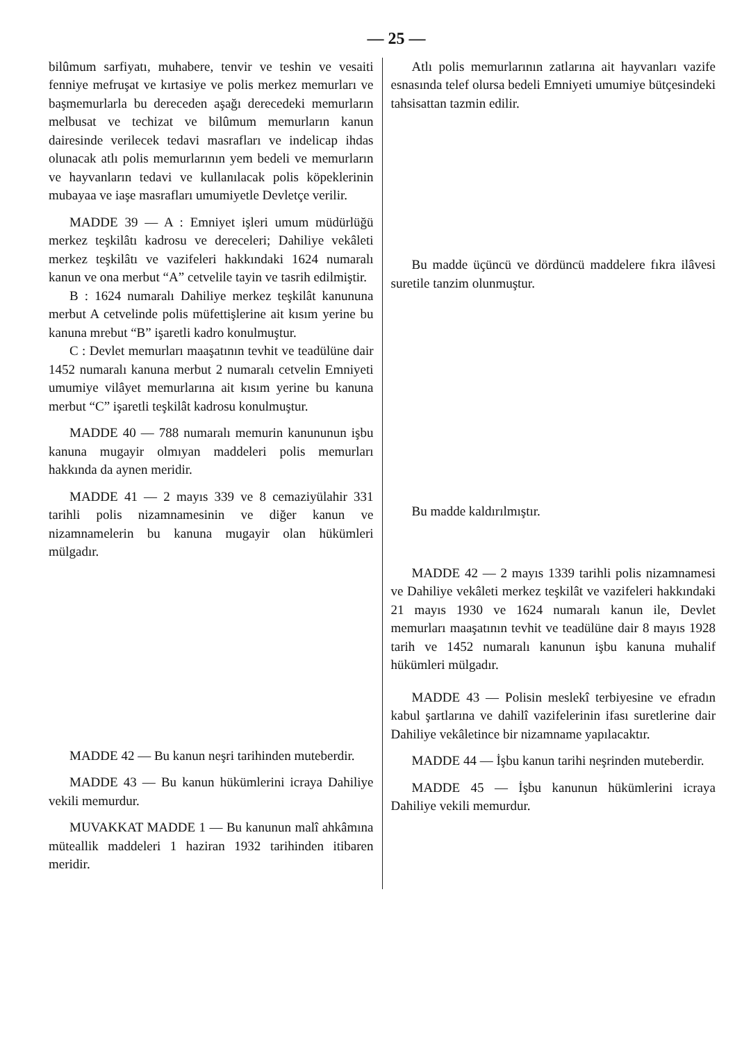— 25 —
bilûmum sarfiyatı, muhabere, tenvir ve teshin ve vesaiti fenniye mefruşat ve kırtasiye ve polis merkez memurları ve başmemurlarla bu dereceden aşağı derecedeki memurların melbusat ve techizat ve bilûmum memurların kanun dairesinde verilecek tedavi masrafları ve indelicap ihdas olunacak atlı polis memurlarının yem bedeli ve memurların ve hayvanların tedavi ve kullanılacak polis köpeklerinin mubayaa ve iaşe masrafları umumiyetle Devletçe verilir.
MADDE 39 — A : Emniyet işleri umum müdürlüğü merkez teşkilâtı kadrosu ve dereceleri; Dahiliye vekâleti merkez teşkilâtı ve vazifeleri hakkındaki 1624 numaralı kanun ve ona merbut “A” cetvelile tayin ve tasrih edilmiştir.
B : 1624 numaralı Dahiliye merkez teşkilât kanununa merbut A cetvelinde polis müfettişlerine ait kısım yerine bu kanuna mrebut “B” işaretli kadro konulmuştur.
C : Devlet memurları maaşatının tevhit ve teadülüne dair 1452 numaralı kanuna merbut 2 numaralı cetvelin Emniyeti umumiye vilâyet memurlarına ait kısım yerine bu kanuna merbut “C” işaretli teşkilât kadrosu konulmuştur.
MADDE 40 — 788 numaralı memurin kanununun işbu kanuna mugayir olmıyan maddeleri polis memurları hakkında da aynen meridir.
MADDE 41 — 2 mayıs 339 ve 8 cemaziyülahir 331 tarihli polis nizamnamesinin ve diğer kanun ve nizamnamelerin bu kanuna mugayir olan hükümleri mülgadır.
MADDE 42 — Bu kanun neşri tarihinden muteberdir.
MADDE 43 — Bu kanun hükümlerini icraya Dahiliye vekili memurdur.
MUVAKKAT MADDE 1 — Bu kanunun malî ahkâmına müteallik maddeleri 1 haziran 1932 tarihinden itibaren meridir.
Atlı polis memurlarının zatlarına ait hayvanları vazife esnasında telef olursa bedeli Emniyeti umumiye bütçesindeki tahsisattan tazmin edilir.
Bu madde üçüncü ve dördüncü maddelere fıkra ilâvesi suretile tanzim olunmuştur.
Bu madde kaldırılmıştır.
MADDE 42 — 2 mayıs 1339 tarihli polis nizamnamesi ve Dahiliye vekâleti merkez teşkilât ve vazifeleri hakkındaki 21 mayıs 1930 ve 1624 numaralı kanun ile, Devlet memurları maaşatının tevhit ve teadülüne dair 8 mayıs 1928 tarih ve 1452 numaralı kanunun işbu kanuna muhalif hükümleri mülgadır.
MADDE 43 — Polisin meslekî terbiyesine ve efradın kabul şartlarına ve dahilî vazifelerinin ifası suretlerine dair Dahiliye vekâletince bir nizamname yapılacaktır.
MADDE 44 — İşbu kanun tarihi neşrinden muteberdir.
MADDE 45 — İşbu kanunun hükümlerini icraya Dahiliye vekili memurdur.